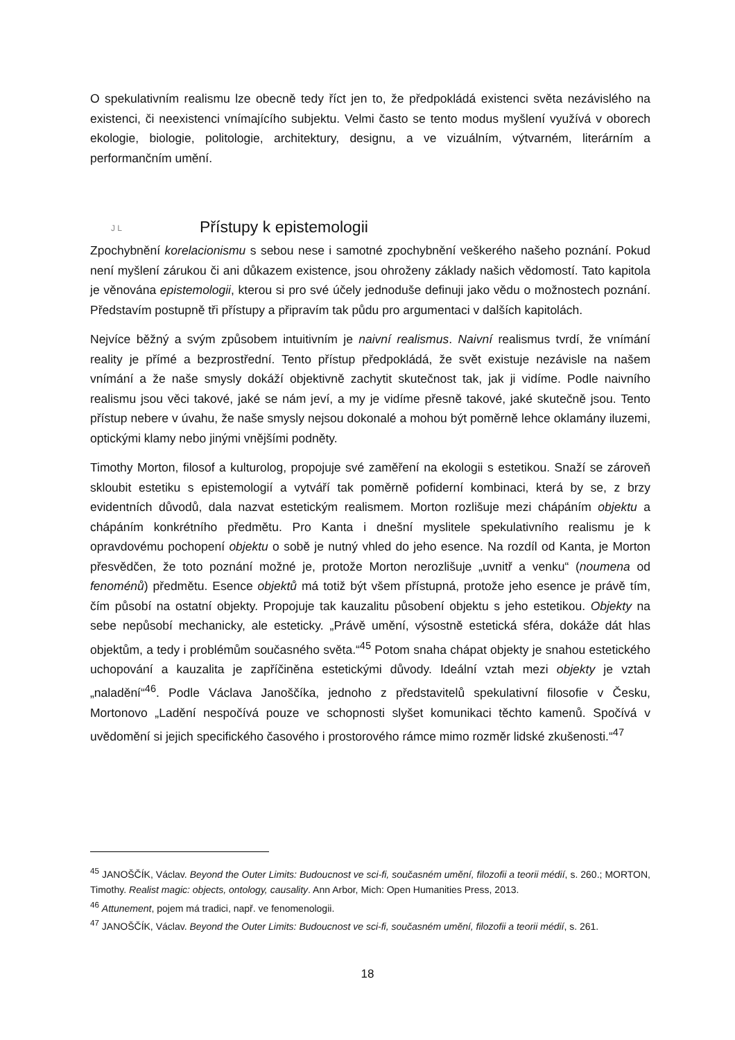O spekulativním realismu lze obecně tedy říct jen to, že předpokládá existenci světa nezávislého na existenci, či neexistenci vnímajícího subjektu. Velmi často se tento modus myšlení využívá v oborech ekologie, biologie, politologie, architektury, designu, a ve vizuálním, výtvarném, literárním a performančním umění.
J L Přístupy k epistemologii
Zpochybnění korelacionismu s sebou nese i samotné zpochybnění veškerého našeho poznání. Pokud není myšlení zárukou či ani důkazem existence, jsou ohroženy základy našich vědomostí. Tato kapitola je věnována epistemologii, kterou si pro své účely jednoduše definuji jako vědu o možnostech poznání. Představím postupně tři přístupy a připravím tak půdu pro argumentaci v dalších kapitolách.
Nejvíce běžný a svým způsobem intuitivním je naivní realismus. Naivní realismus tvrdí, že vnímání reality je přímé a bezprostřední. Tento přístup předpokládá, že svět existuje nezávisle na našem vnímání a že naše smysly dokáží objektivně zachytit skutečnost tak, jak ji vidíme. Podle naivního realismu jsou věci takové, jaké se nám jeví, a my je vidíme přesně takové, jaké skutečně jsou. Tento přístup nebere v úvahu, že naše smysly nejsou dokonalé a mohou být poměrně lehce oklamány iluzemi, optickými klamy nebo jinými vnějšími podněty.
Timothy Morton, filosof a kulturolog, propojuje své zaměření na ekologii s estetikou. Snaží se zároveň skloubit estetiku s epistemologií a vytváří tak poměrně pofiderní kombinaci, která by se, z brzy evidentních důvodů, dala nazvat estetickým realismem. Morton rozlišuje mezi chápáním objektu a chápáním konkrétního předmětu. Pro Kanta i dnešní myslitele spekulativního realismu je k opravdovému pochopení objektu o sobě je nutný vhled do jeho esence. Na rozdíl od Kanta, je Morton přesvědčen, že toto poznání možné je, protože Morton nerozlišuje „uvnitř a venku“ (noumena od fenoménů) předmětu. Esence objektů má totiž být všem přístupná, protože jeho esence je právě tím, čím působí na ostatní objekty. Propojuje tak kauzalitu působení objektu s jeho estetikou. Objekty na sebe nepůsobí mechanicky, ale esteticky. „Právě umění, výsostně estetická sféra, dokáže dát hlas objektům, a tedy i problémům současného světa.“<sup>45</sup> Potom snaha chápat objekty je snahou estetického uchopování a kauzalita je zapříčiněna estetickými důvody. Ideální vztah mezi objekty je vztah „naladění“<sup>46</sup>. Podle Václava Janoščíka, jednoho z představitelů spekulativní filosofie v Česku, Mortonovo „Ladění nespočívá pouze ve schopnosti slyšet komunikaci těchto kamenů. Spočívá v uvědomění si jejich specifického časového i prostorového rámce mimo rozměr lidské zkušenosti.“<sup>47</sup>
<sup>45</sup> JANOŠČÍK, Václav. Beyond the Outer Limits: Budoucnost ve sci-fi, současném umění, filozofii a teorii médií, s. 260.; MORTON, Timothy. Realist magic: objects, ontology, causality. Ann Arbor, Mich: Open Humanities Press, 2013.
<sup>46</sup> Attunement, pojem má tradici, např. ve fenomenologii.
<sup>47</sup> JANOŠČÍK, Václav. Beyond the Outer Limits: Budoucnost ve sci-fi, současném umění, filozofii a teorii médií, s. 261.
18